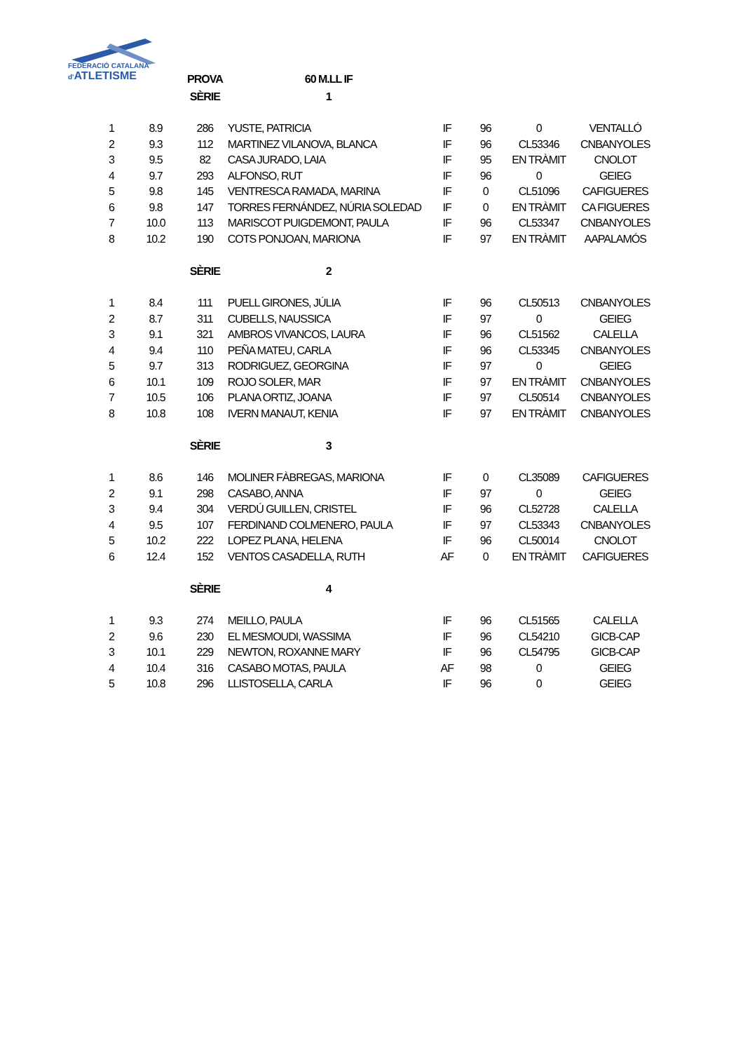FEDERACIÓ CATALANA
d'ATLETISME
| | | PROVA | 60 M.LL IF | | | | |
| | | SÈRIE | 1 | | | | |
| 1 | 8.9 | 286 | YUSTE, PATRICIA | IF | 96 | 0 | VENTALLÓ |
| 2 | 9.3 | 112 | MARTINEZ VILANOVA, BLANCA | IF | 96 | CL53346 | CNBANYOLES |
| 3 | 9.5 | 82 | CASA JURADO, LAIA | IF | 95 | EN TRÀMIT | CNOLOT |
| 4 | 9.7 | 293 | ALFONSO, RUT | IF | 96 | 0 | GEIEG |
| 5 | 9.8 | 145 | VENTRESCA RAMADA, MARINA | IF | 0 | CL51096 | CAFIGUERES |
| 6 | 9.8 | 147 | TORRES FERNÁNDEZ, NÚRIA SOLEDAD | IF | 0 | EN TRÀMIT | CA FIGUERES |
| 7 | 10.0 | 113 | MARISCOT PUIGDEMONT, PAULA | IF | 96 | CL53347 | CNBANYOLES |
| 8 | 10.2 | 190 | COTS PONJOAN, MARIONA | IF | 97 | EN TRÀMIT | AAPALAMÓS |
| | | SÈRIE | 2 | | | | |
| 1 | 8.4 | 111 | PUELL GIRONES, JÚLIA | IF | 96 | CL50513 | CNBANYOLES |
| 2 | 8.7 | 311 | CUBELLS, NAUSSICA | IF | 97 | 0 | GEIEG |
| 3 | 9.1 | 321 | AMBROS VIVANCOS, LAURA | IF | 96 | CL51562 | CALELLA |
| 4 | 9.4 | 110 | PEÑA MATEU, CARLA | IF | 96 | CL53345 | CNBANYOLES |
| 5 | 9.7 | 313 | RODRIGUEZ, GEORGINA | IF | 97 | 0 | GEIEG |
| 6 | 10.1 | 109 | ROJO SOLER, MAR | IF | 97 | EN TRÀMIT | CNBANYOLES |
| 7 | 10.5 | 106 | PLANA ORTIZ, JOANA | IF | 97 | CL50514 | CNBANYOLES |
| 8 | 10.8 | 108 | IVERN MANAUT, KENIA | IF | 97 | EN TRÀMIT | CNBANYOLES |
| | | SÈRIE | 3 | | | | |
| 1 | 8.6 | 146 | MOLINER FÀBREGAS, MARIONA | IF | 0 | CL35089 | CAFIGUERES |
| 2 | 9.1 | 298 | CASABO, ANNA | IF | 97 | 0 | GEIEG |
| 3 | 9.4 | 304 | VERDÚ GUILLEN, CRISTEL | IF | 96 | CL52728 | CALELLA |
| 4 | 9.5 | 107 | FERDINAND COLMENERO, PAULA | IF | 97 | CL53343 | CNBANYOLES |
| 5 | 10.2 | 222 | LOPEZ PLANA, HELENA | IF | 96 | CL50014 | CNOLOT |
| 6 | 12.4 | 152 | VENTOS CASADELLA, RUTH | AF | 0 | EN TRÀMIT | CAFIGUERES |
| | | SÈRIE | 4 | | | | |
| 1 | 9.3 | 274 | MEILLO, PAULA | IF | 96 | CL51565 | CALELLA |
| 2 | 9.6 | 230 | EL MESMOUDI, WASSIMA | IF | 96 | CL54210 | GICB-CAP |
| 3 | 10.1 | 229 | NEWTON, ROXANNE MARY | IF | 96 | CL54795 | GICB-CAP |
| 4 | 10.4 | 316 | CASABO MOTAS, PAULA | AF | 98 | 0 | GEIEG |
| 5 | 10.8 | 296 | LLISTOSELLA, CARLA | IF | 96 | 0 | GEIEG |